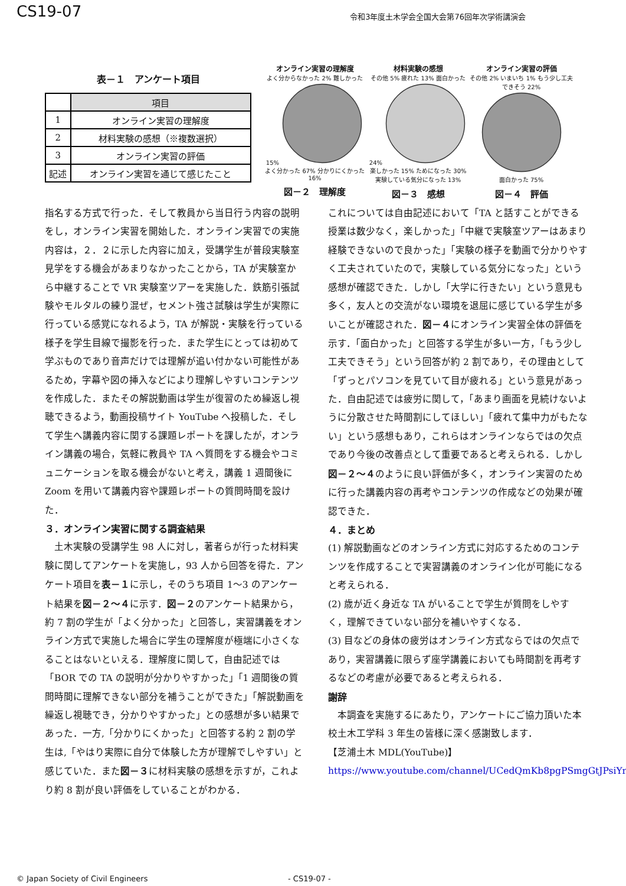CS19-07 令和3年度土木学会全国大会第76回年次学術講演会
表－１　アンケート項目
| | 項目 |
| 1 | オンライン実習の理解度 |
| 2 | 材料実験の感想（※複数選択） |
| 3 | オンライン実習の評価 |
| 記述 | オンライン実習を通じて感じたこと |
オンライン実習の理解度
よく分からなかった 2% 難しかった 15%
よく分かった 67% 分かりにくかった 16%
図－２　理解度
材料実験の感想
その他 5% 疲れた 13% 面白かった 24%
楽しかった 15% ためになった 30% 実験している気分になった 13%
図－３　感想
オンライン実習の評価
その他 2% いまいち 1% もう少し工夫できそう 22%
面白かった 75%
図－４　評価
指名する方式で行った．そして教員から当日行う内容の説明をし，オンライン実習を開始した．オンライン実習での実施内容は，２．２に示した内容に加え，受講学生が普段実験室見学をする機会があまりなかったことから，TA が実験室から中継することで VR 実験室ツアーを実施した．鉄筋引張試験やモルタルの練り混ぜ，セメント強さ試験は学生が実際に行っている感覚になれるよう，TA が解説・実験を行っている様子を学生目線で撮影を行った．また学生にとっては初めて学ぶものであり音声だけでは理解が追い付かない可能性があるため，字幕や図の挿入などにより理解しやすいコンテンツを作成した．またその解説動画は学生が復習のため繰返し視聴できるよう，動画投稿サイト YouTube へ投稿した．そして学生へ講義内容に関する課題レポートを課したが，オンライン講義の場合，気軽に教員や TA へ質問をする機会やコミュニケーションを取る機会がないと考え，講義 1 週間後に Zoom を用いて講義内容や課題レポートの質問時間を設けた．
３．オンライン実習に関する調査結果
　土木実験の受講学生 98 人に対し，著者らが行った材料実験に関してアンケートを実施し，93 人から回答を得た．アンケート項目を表－１に示し，そのうち項目 1～3 のアンケート結果を図－２～４に示す．図－２のアンケート結果から，約 7 割の学生が「よく分かった」と回答し，実習講義をオンライン方式で実施した場合に学生の理解度が極端に小さくなることはないといえる．理解度に関して，自由記述では「BOR での TA の説明が分かりやすかった」「1 週間後の質問時間に理解できない部分を補うことができた」「解説動画を繰返し視聴でき，分かりやすかった」との感想が多い結果であった．一方,「分かりにくかった」と回答する約 2 割の学生は,「やはり実際に自分で体験した方が理解でしやすい」と感じていた．また図－３に材料実験の感想を示すが，これより約 8 割が良い評価をしていることがわかる．
これについては自由記述において「TA と話すことができる授業は数少なく，楽しかった」「中継で実験室ツアーはあまり経験できないので良かった」「実験の様子を動画で分かりやすく工夫されていたので，実験している気分になった」という感想が確認できた．しかし「大学に行きたい」という意見も多く，友人との交流がない環境を退屈に感じている学生が多いことが確認された．図－４にオンライン実習全体の評価を示す．「面白かった」と回答する学生が多い一方，「もう少し工夫できそう」という回答が約 2 割であり，その理由として「ずっとパソコンを見ていて目が疲れる」という意見があった．自由記述では疲労に関して，「あまり画面を見続けないように分散させた時間割にしてほしい」「疲れて集中力がもたない」という感想もあり，これらはオンラインならではの欠点であり今後の改善点として重要であると考えられる．しかし図－２～４のように良い評価が多く，オンライン実習のために行った講義内容の再考やコンテンツの作成などの効果が確認できた．
４．まとめ
(1) 解説動画などのオンライン方式に対応するためのコンテンツを作成することで実習講義のオンライン化が可能になると考えられる．
(2) 歳が近く身近な TA がいることで学生が質問をしやすく，理解できていない部分を補いやすくなる．
(3) 目などの身体の疲労はオンライン方式ならではの欠点であり，実習講義に限らず座学講義においても時間割を再考するなどの考慮が必要であると考えられる．
謝辞
　本調査を実施するにあたり，アンケートにご協力頂いた本校土木工学科 3 年生の皆様に深く感謝致します．
【芝浦土木 MDL(YouTube)】
https://www.youtube.com/channel/UCedQmKb8pgPSmgGtJPsiYrw
© Japan Society of Civil Engineers
- CS19-07 -